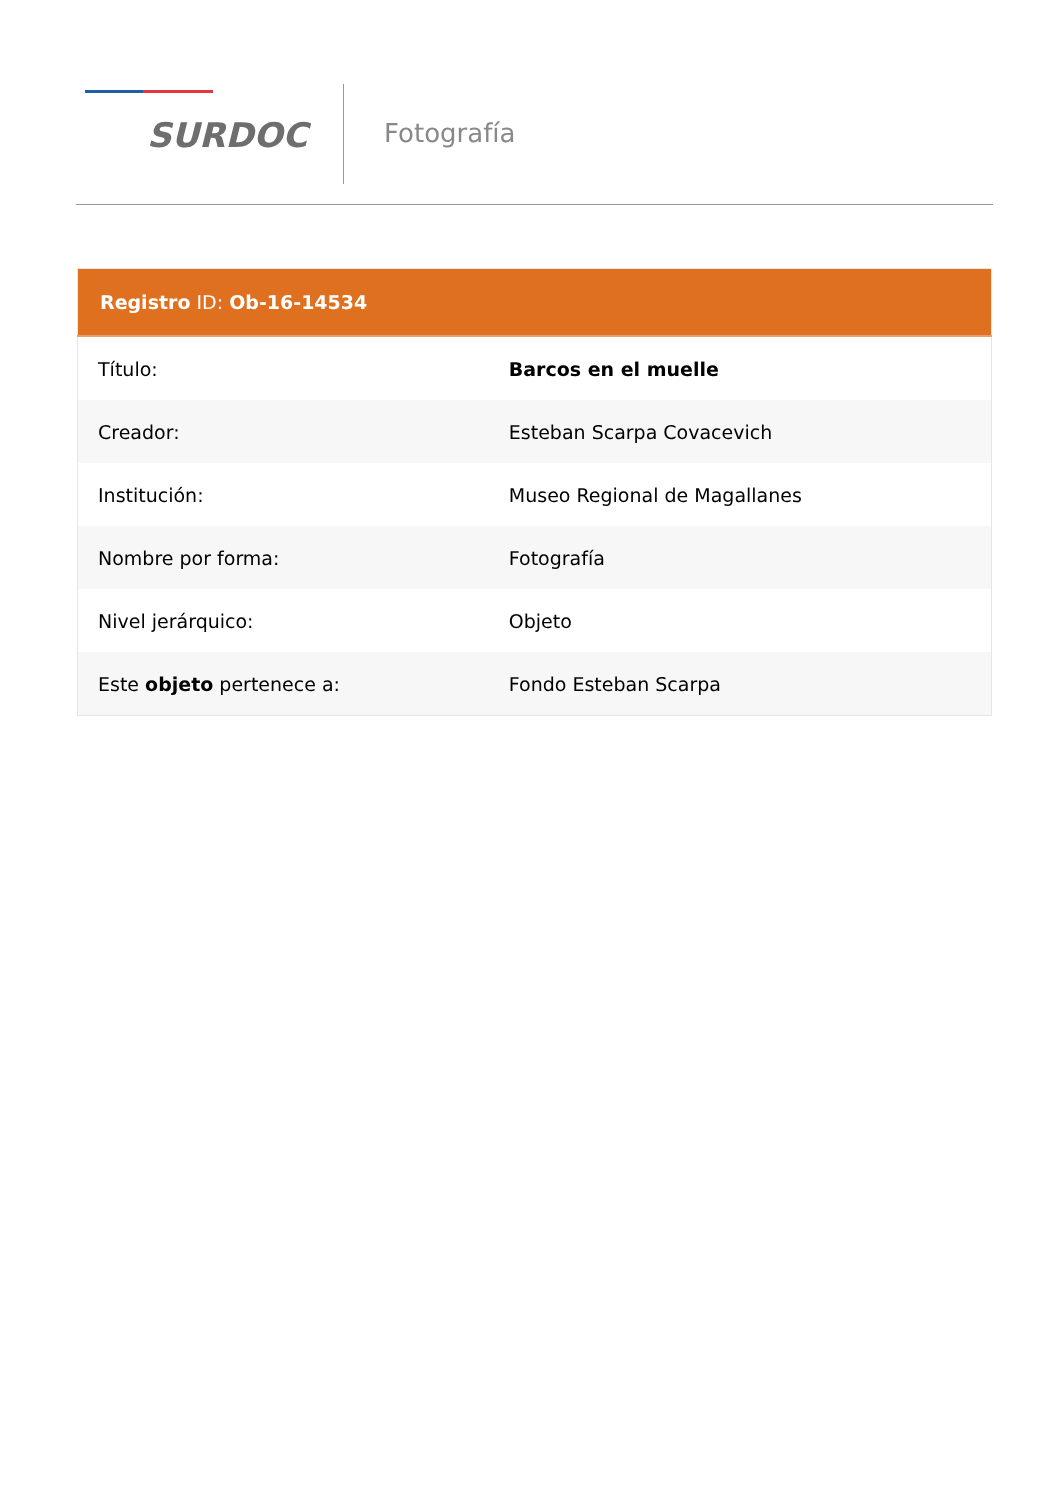SURDOC
Fotografía
| Registro ID: Ob-16-14534 | |
| --- | --- |
| Título: | Barcos en el muelle |
| Creador: | Esteban Scarpa Covacevich |
| Institución: | Museo Regional de Magallanes |
| Nombre por forma: | Fotografía |
| Nivel jerárquico: | Objeto |
| Este objeto pertenece a: | Fondo Esteban Scarpa |